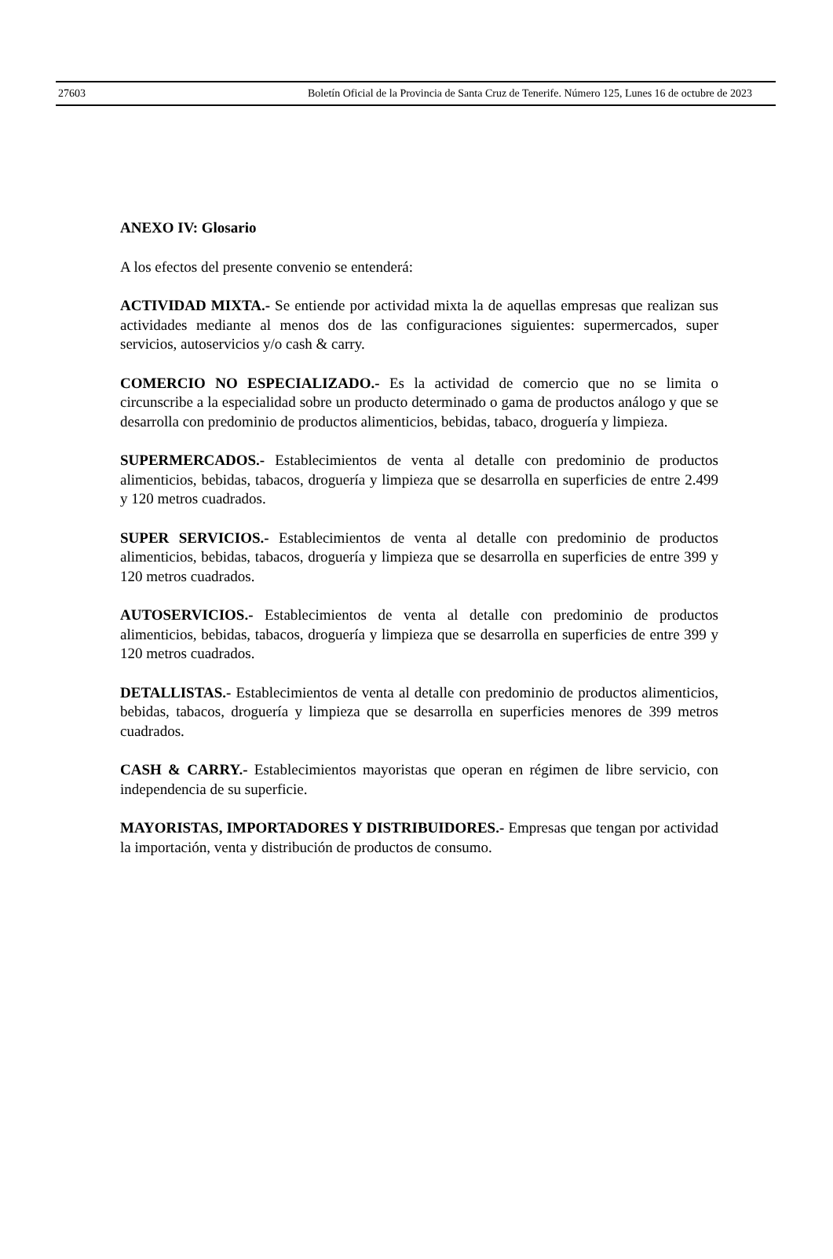27603 Boletín Oficial de la Provincia de Santa Cruz de Tenerife. Número 125, Lunes 16 de octubre de 2023
ANEXO IV: Glosario
A los efectos del presente convenio se entenderá:
ACTIVIDAD MIXTA.- Se entiende por actividad mixta la de aquellas empresas que realizan sus actividades mediante al menos dos de las configuraciones siguientes: supermercados, super servicios, autoservicios y/o cash & carry.
COMERCIO NO ESPECIALIZADO.- Es la actividad de comercio que no se limita o circunscribe a la especialidad sobre un producto determinado o gama de productos análogo y que se desarrolla con predominio de productos alimenticios, bebidas, tabaco, droguería y limpieza.
SUPERMERCADOS.- Establecimientos de venta al detalle con predominio de productos alimenticios, bebidas, tabacos, droguería y limpieza que se desarrolla en superficies de entre 2.499 y 120 metros cuadrados.
SUPER SERVICIOS.- Establecimientos de venta al detalle con predominio de productos alimenticios, bebidas, tabacos, droguería y limpieza que se desarrolla en superficies de entre 399 y 120 metros cuadrados.
AUTOSERVICIOS.- Establecimientos de venta al detalle con predominio de productos alimenticios, bebidas, tabacos, droguería y limpieza que se desarrolla en superficies de entre 399 y 120 metros cuadrados.
DETALLISTAS.- Establecimientos de venta al detalle con predominio de productos alimenticios, bebidas, tabacos, droguería y limpieza que se desarrolla en superficies menores de 399 metros cuadrados.
CASH & CARRY.- Establecimientos mayoristas que operan en régimen de libre servicio, con independencia de su superficie.
MAYORISTAS, IMPORTADORES Y DISTRIBUIDORES.- Empresas que tengan por actividad la importación, venta y distribución de productos de consumo.